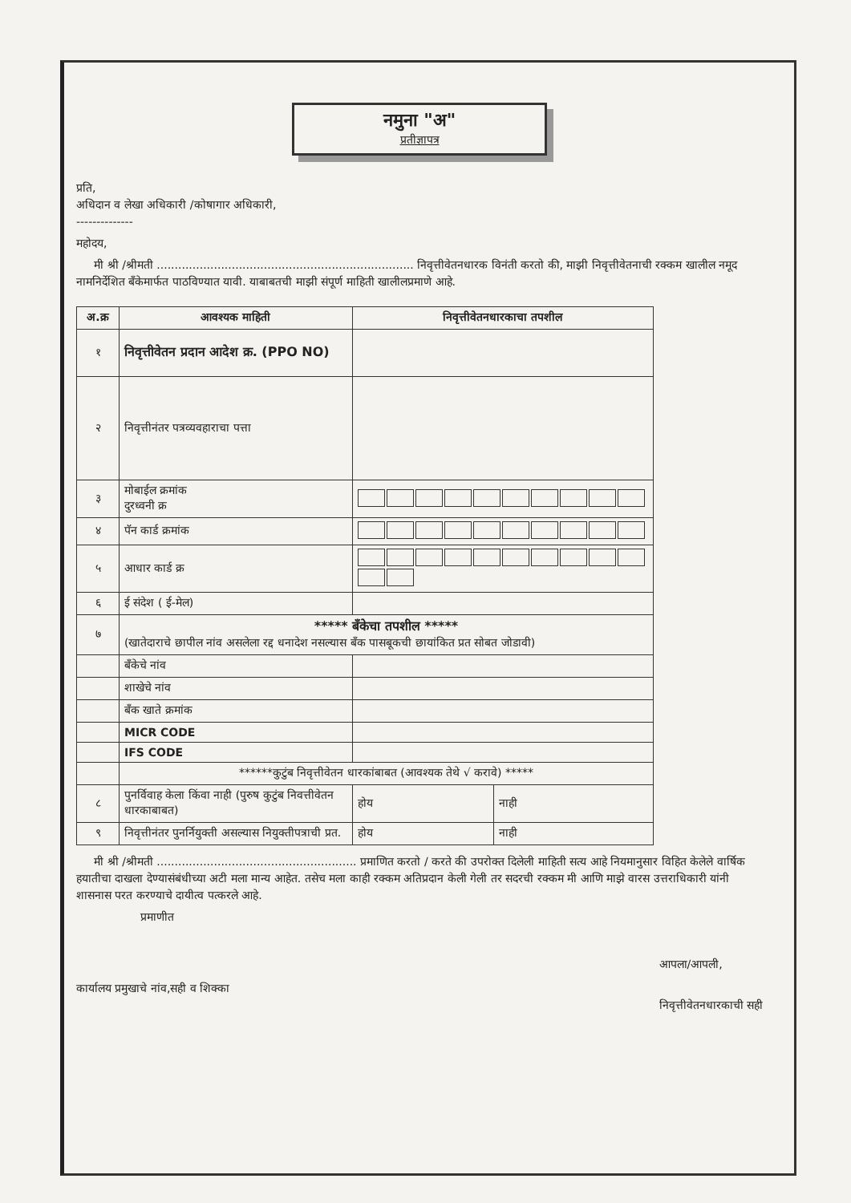नमुना "अ"
प्रतीज्ञापत्र
प्रति,
अधिदान व लेखा अधिकारी /कोषागार अधिकारी,
--------------
महोदय,
मी श्री /श्रीमती ........................................................................ निवृत्तीवेतनधारक विनंती करतो की, माझी निवृत्तीवेतनाची रक्कम खालील नमूद नामनिर्देशित बँकेमार्फत पाठविण्यात यावी. याबाबतची माझी संपूर्ण माहिती खालीलप्रमाणे आहे.
| अ.क्र | आवश्यक माहिती | निवृत्तीवेतनधारकाचा तपशील | |
| --- | --- | --- | --- |
| १ | निवृत्तीवेतन प्रदान आदेश क्र. (PPO NO) | | |
| २ | निवृत्तीनंतर पत्रव्यवहाराचा पत्ता | | |
| ३ | मोबाईल क्रमांक दुरध्वनी क्र | | |
| ४ | पॅन कार्ड क्रमांक | | |
| ५ | आधार कार्ड क्र | | |
| ६ | ई संदेश ( ई-मेल) | | |
| ७ | ***** बँकेचा तपशील ***** (खातेदाराचे छापील नांव असलेला रद्द धनादेश नसल्यास बँक पासबूकची छायांकित प्रत सोबत जोडावी) | | |
| | बँकेचे नांव | | |
| | शाखेचे नांव | | |
| | बँक खाते क्रमांक | | |
| | MICR CODE | | |
| | IFS CODE | | |
| | ******कुटुंब निवृत्तीवेतन धारकांबाबत (आवश्यक तेथे √ करावे) ***** | | |
| ८ | पुनर्विवाह केला किंवा नाही (पुरुष कुटुंब निवत्तीवेतन धारकाबाबत) | होय | नाही |
| ९ | निवृत्तीनंतर पुनर्नियुक्ती असल्यास नियुक्तीपत्राची प्रत. | होय | नाही |
मी श्री /श्रीमती ........................................................ प्रमाणित करतो / करते की उपरोक्त दिलेली माहिती सत्य आहे नियमानुसार विहित केलेले वार्षिक हयातीचा दाखला देण्यासंबंधीच्या अटी मला मान्य आहेत. तसेच मला काही रक्कम अतिप्रदान केली गेली तर सदरची रक्कम मी आणि माझे वारस उत्तराधिकारी यांनी शासनास परत करण्याचे दायीत्व पत्करले आहे.
प्रमाणीत
कार्यालय प्रमुखाचे नांव,सही व शिक्का
आपला/आपली,
निवृत्तीवेतनधारकाची सही